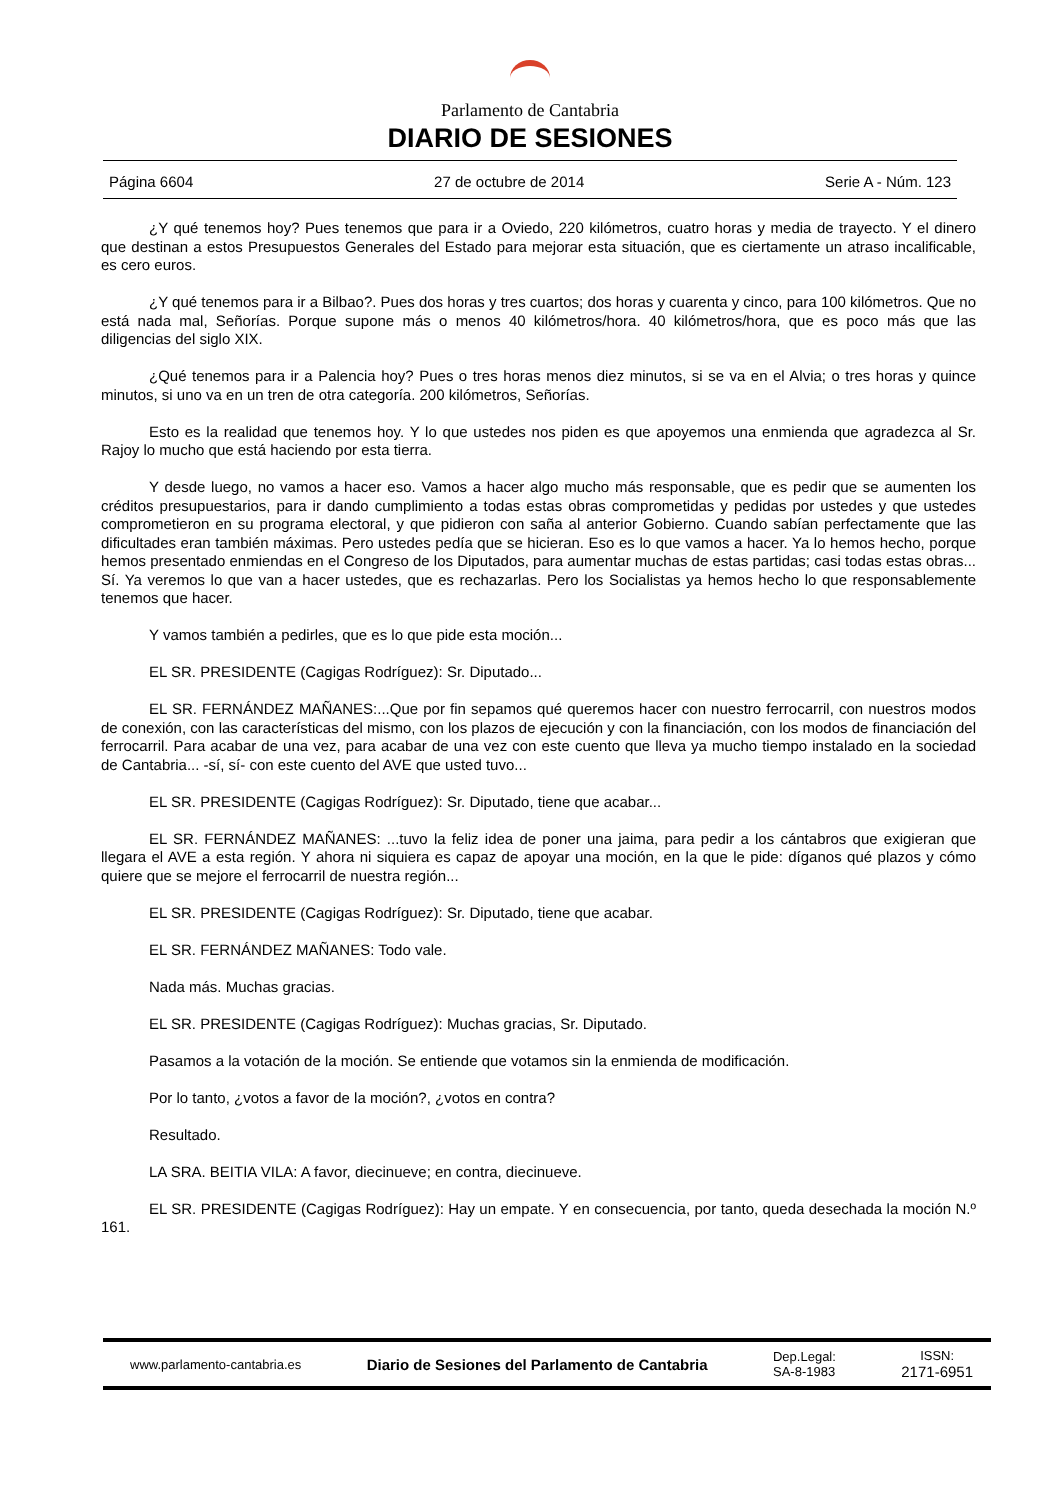Parlamento de Cantabria
DIARIO DE SESIONES
Página 6604 27 de octubre de 2014 Serie A - Núm. 123
¿Y qué tenemos hoy? Pues tenemos que para ir a Oviedo, 220 kilómetros, cuatro horas y media de trayecto. Y el dinero que destinan a estos Presupuestos Generales del Estado para mejorar esta situación, que es ciertamente un atraso incalificable, es cero euros.
¿Y qué tenemos para ir a Bilbao?. Pues dos horas y tres cuartos; dos horas y cuarenta y cinco, para 100 kilómetros. Que no está nada mal, Señorías. Porque supone más o menos 40 kilómetros/hora. 40 kilómetros/hora, que es poco más que las diligencias del siglo XIX.
¿Qué tenemos para ir a Palencia hoy? Pues o tres horas menos diez minutos, si se va en el Alvia; o tres horas y quince minutos, si uno va en un tren de otra categoría. 200 kilómetros, Señorías.
Esto es la realidad que tenemos hoy. Y lo que ustedes nos piden es que apoyemos una enmienda que agradezca al Sr. Rajoy lo mucho que está haciendo por esta tierra.
Y desde luego, no vamos a hacer eso. Vamos a hacer algo mucho más responsable, que es pedir que se aumenten los créditos presupuestarios, para ir dando cumplimiento a todas estas obras comprometidas y pedidas por ustedes y que ustedes comprometieron en su programa electoral, y que pidieron con saña al anterior Gobierno. Cuando sabían perfectamente que las dificultades eran también máximas. Pero ustedes pedía que se hicieran. Eso es lo que vamos a hacer. Ya lo hemos hecho, porque hemos presentado enmiendas en el Congreso de los Diputados, para aumentar muchas de estas partidas; casi todas estas obras... Sí. Ya veremos lo que van a hacer ustedes, que es rechazarlas. Pero los Socialistas ya hemos hecho lo que responsablemente tenemos que hacer.
Y vamos también a pedirles, que es lo que pide esta moción...
EL SR. PRESIDENTE (Cagigas Rodríguez): Sr. Diputado...
EL SR. FERNÁNDEZ MAÑANES:...Que por fin sepamos qué queremos hacer con nuestro ferrocarril, con nuestros modos de conexión, con las características del mismo, con los plazos de ejecución y con la financiación, con los modos de financiación del ferrocarril. Para acabar de una vez, para acabar de una vez con este cuento que lleva ya mucho tiempo instalado en la sociedad de Cantabria... -sí, sí- con este cuento del AVE que usted tuvo...
EL SR. PRESIDENTE (Cagigas Rodríguez): Sr. Diputado, tiene que acabar...
EL SR. FERNÁNDEZ MAÑANES: ...tuvo la feliz idea de poner una jaima, para pedir a los cántabros que exigieran que llegara el AVE a esta región. Y ahora ni siquiera es capaz de apoyar una moción, en la que le pide: díganos qué plazos y cómo quiere que se mejore el ferrocarril de nuestra región...
EL SR. PRESIDENTE (Cagigas Rodríguez): Sr. Diputado, tiene que acabar.
EL SR. FERNÁNDEZ MAÑANES: Todo vale.
Nada más. Muchas gracias.
EL SR. PRESIDENTE (Cagigas Rodríguez): Muchas gracias, Sr. Diputado.
Pasamos a la votación de la moción. Se entiende que votamos sin la enmienda de modificación.
Por lo tanto, ¿votos a favor de la moción?, ¿votos en contra?
Resultado.
LA SRA. BEITIA VILA: A favor, diecinueve; en contra, diecinueve.
EL SR. PRESIDENTE (Cagigas Rodríguez): Hay un empate. Y en consecuencia, por tanto, queda desechada la moción N.º 161.
www.parlamento-cantabria.es Diario de Sesiones del Parlamento de Cantabria Dep.Legal:
SA-8-1983 ISSN:
2171-6951